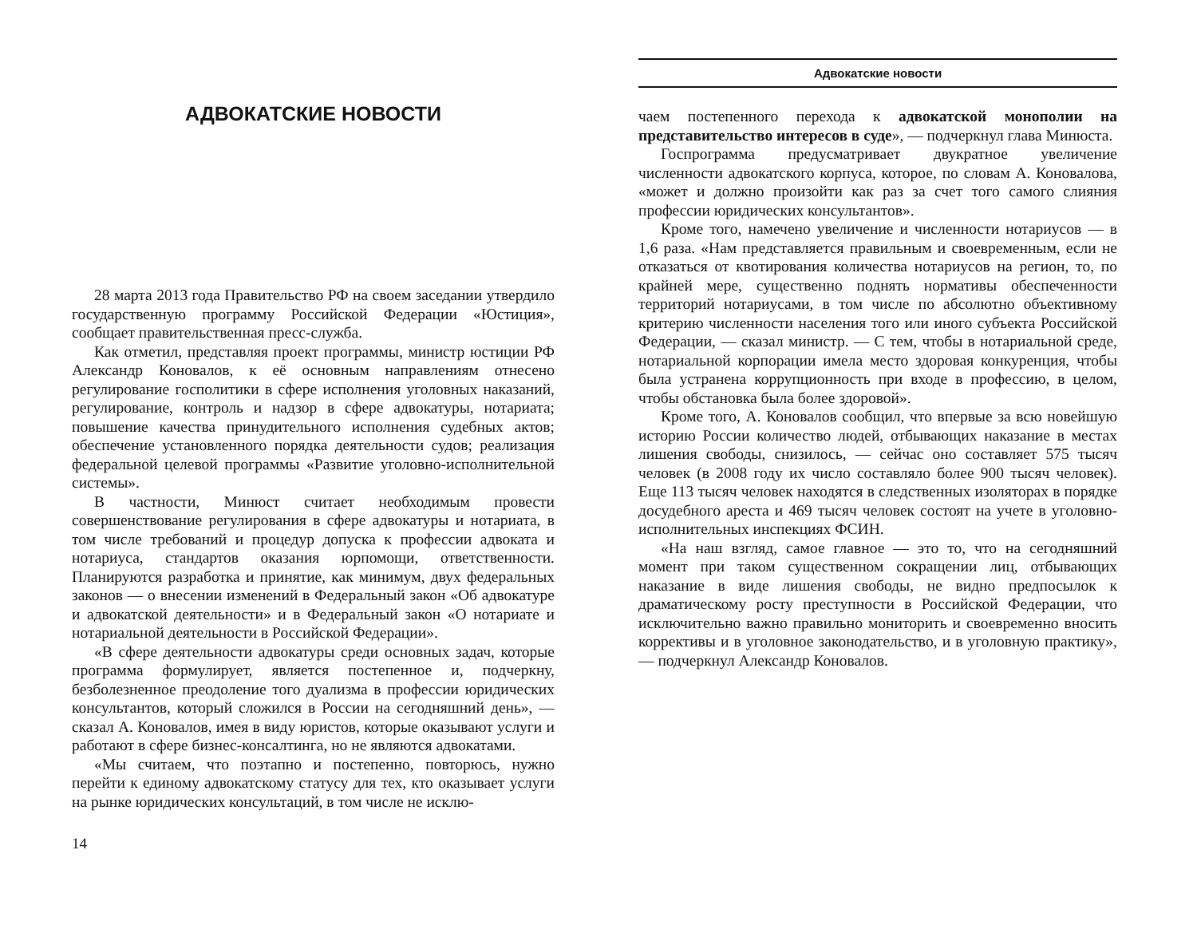АДВОКАТСКИЕ НОВОСТИ
28 марта 2013 года Правительство РФ на своем заседании утвердило государственную программу Российской Федерации «Юстиция», сообщает правительственная пресс-служба.
Как отметил, представляя проект программы, министр юстиции РФ Александр Коновалов, к её основным направлениям отнесено регулирование госполитики в сфере исполнения уголовных наказаний, регулирование, контроль и надзор в сфере адвокатуры, нотариата; повышение качества принудительного исполнения судебных актов; обеспечение установленного порядка деятельности судов; реализация федеральной целевой программы «Развитие уголовно-исполнительной системы».
В частности, Минюст считает необходимым провести совершенствование регулирования в сфере адвокатуры и нотариата, в том числе требований и процедур допуска к профессии адвоката и нотариуса, стандартов оказания юрпомощи, ответственности. Планируются разработка и принятие, как минимум, двух федеральных законов — о внесении изменений в Федеральный закон «Об адвокатуре и адвокатской деятельности» и в Федеральный закон «О нотариате и нотариальной деятельности в Российской Федерации».
«В сфере деятельности адвокатуры среди основных задач, которые программа формулирует, является постепенное и, подчеркну, безболезненное преодоление того дуализма в профессии юридических консультантов, который сложился в России на сегодняшний день», — сказал А. Коновалов, имея в виду юристов, которые оказывают услуги и работают в сфере бизнес-консалтинга, но не являются адвокатами.
«Мы считаем, что поэтапно и постепенно, повторюсь, нужно перейти к единому адвокатскому статусу для тех, кто оказывает услуги на рынке юридических консультаций, в том числе не исклю-
14
Адвокатские новости
чаем постепенного перехода к адвокатской монополии на представительство интересов в суде», — подчеркнул глава Минюста.
Госпрограмма предусматривает двукратное увеличение численности адвокатского корпуса, которое, по словам А. Коновалова, «может и должно произойти как раз за счет того самого слияния профессии юридических консультантов».
Кроме того, намечено увеличение и численности нотариусов — в 1,6 раза. «Нам представляется правильным и своевременным, если не отказаться от квотирования количества нотариусов на регион, то, по крайней мере, существенно поднять нормативы обеспеченности территорий нотариусами, в том числе по абсолютно объективному критерию численности населения того или иного субъекта Российской Федерации, — сказал министр. — С тем, чтобы в нотариальной среде, нотариальной корпорации имела место здоровая конкуренция, чтобы была устранена коррупционность при входе в профессию, в целом, чтобы обстановка была более здоровой».
Кроме того, А. Коновалов сообщил, что впервые за всю новейшую историю России количество людей, отбывающих наказание в местах лишения свободы, снизилось, — сейчас оно составляет 575 тысяч человек (в 2008 году их число составляло более 900 тысяч человек). Еще 113 тысяч человек находятся в следственных изоляторах в порядке досудебного ареста и 469 тысяч человек состоят на учете в уголовно-исполнительных инспекциях ФСИН.
«На наш взгляд, самое главное — это то, что на сегодняшний момент при таком существенном сокращении лиц, отбывающих наказание в виде лишения свободы, не видно предпосылок к драматическому росту преступности в Российской Федерации, что исключительно важно правильно мониторить и своевременно вносить коррективы и в уголовное законодательство, и в уголовную практику», — подчеркнул Александр Коновалов.